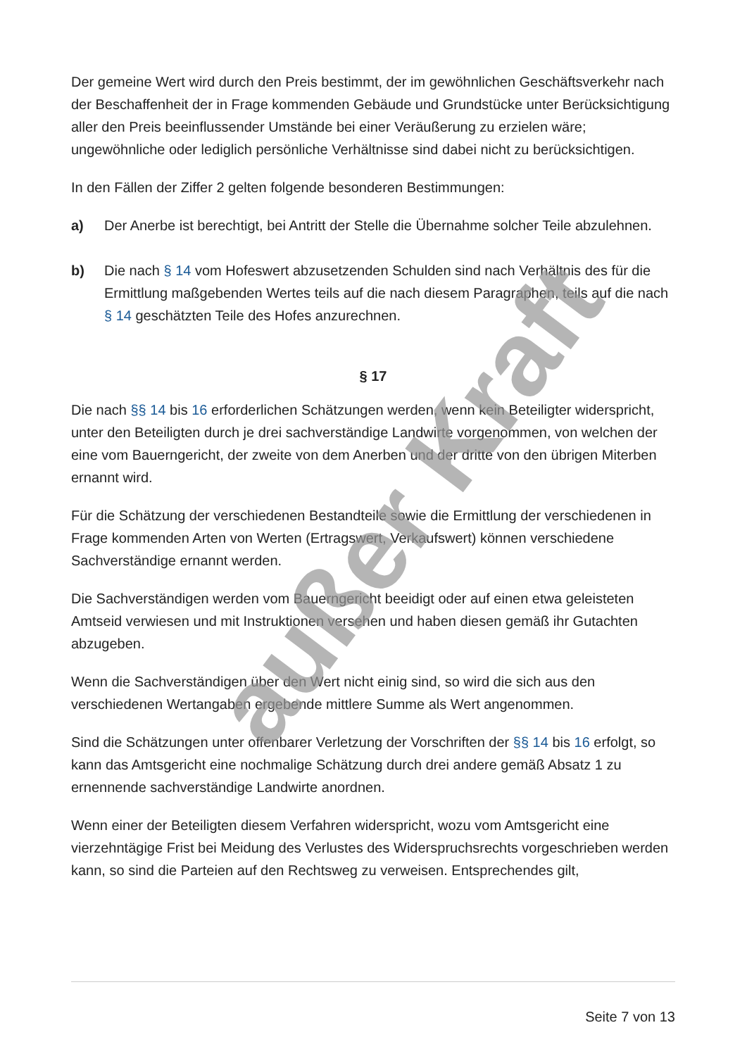Der gemeine Wert wird durch den Preis bestimmt, der im gewöhnlichen Geschäftsverkehr nach der Beschaffenheit der in Frage kommenden Gebäude und Grundstücke unter Berücksichtigung aller den Preis beeinflussender Umstände bei einer Veräußerung zu erzielen wäre; ungewöhnliche oder lediglich persönliche Verhältnisse sind dabei nicht zu berücksichtigen.
In den Fällen der Ziffer 2 gelten folgende besonderen Bestimmungen:
a) Der Anerbe ist berechtigt, bei Antritt der Stelle die Übernahme solcher Teile abzulehnen.
b) Die nach § 14 vom Hofeswert abzusetzenden Schulden sind nach Verhältnis des für die Ermittlung maßgebenden Wertes teils auf die nach diesem Paragraphen, teils auf die nach § 14 geschätzten Teile des Hofes anzurechnen.
§ 17
Die nach §§ 14 bis 16 erforderlichen Schätzungen werden, wenn kein Beteiligter widerspricht, unter den Beteiligten durch je drei sachverständige Landwirte vorgenommen, von welchen der eine vom Bauerngericht, der zweite von dem Anerben und der dritte von den übrigen Miterben ernannt wird.
Für die Schätzung der verschiedenen Bestandteile sowie die Ermittlung der verschiedenen in Frage kommenden Arten von Werten (Ertragswert, Verkaufswert) können verschiedene Sachverständige ernannt werden.
Die Sachverständigen werden vom Bauerngericht beeidigt oder auf einen etwa geleisteten Amtseid verwiesen und mit Instruktionen versehen und haben diesen gemäß ihr Gutachten abzugeben.
Wenn die Sachverständigen über den Wert nicht einig sind, so wird die sich aus den verschiedenen Wertangaben ergebende mittlere Summe als Wert angenommen.
Sind die Schätzungen unter offenbarer Verletzung der Vorschriften der §§ 14 bis 16 erfolgt, so kann das Amtsgericht eine nochmalige Schätzung durch drei andere gemäß Absatz 1 zu ernennende sachverständige Landwirte anordnen.
Wenn einer der Beteiligten diesem Verfahren widerspricht, wozu vom Amtsgericht eine vierzehntägige Frist bei Meidung des Verlustes des Widerspruchsrechts vorgeschrieben werden kann, so sind die Parteien auf den Rechtsweg zu verweisen. Entsprechendes gilt,
außer Kraft
Seite 7 von 13